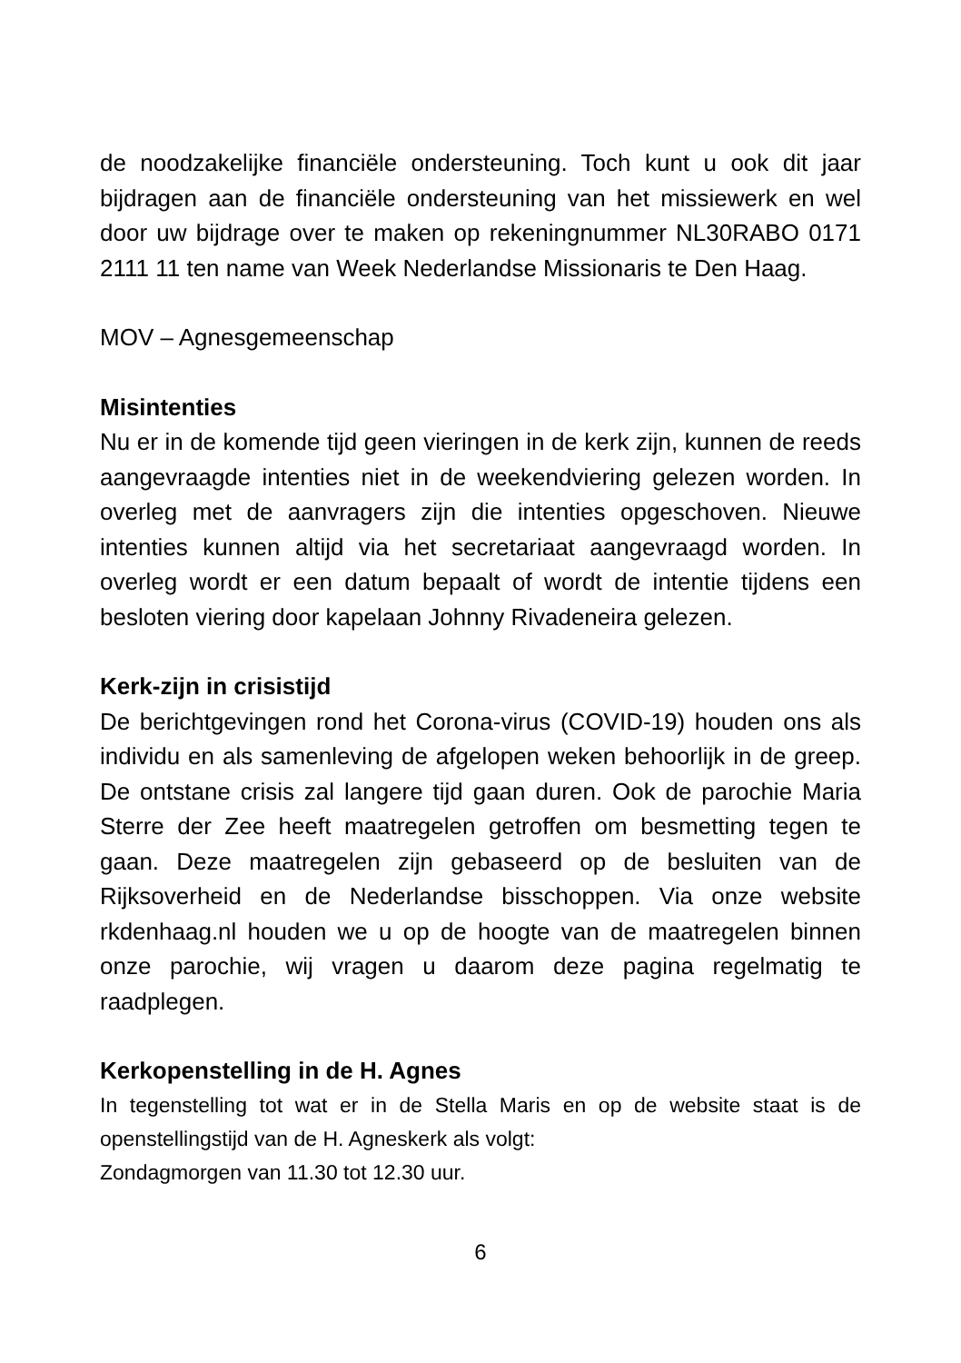de noodzakelijke financiële ondersteuning. Toch kunt u ook dit jaar bijdragen aan de financiële ondersteuning van het missiewerk en wel door uw bijdrage over te maken op rekeningnummer NL30RABO 0171 2111 11 ten name van Week Nederlandse Missionaris te Den Haag.
MOV – Agnesgemeenschap
Misintenties
Nu er in de komende tijd geen vieringen in de kerk zijn, kunnen de reeds aangevraagde intenties niet in de weekendviering gelezen worden. In overleg met de aanvragers zijn die intenties opgeschoven. Nieuwe intenties kunnen altijd via het secretariaat aangevraagd worden. In overleg wordt er een datum bepaalt of wordt de intentie tijdens een besloten viering door kapelaan Johnny Rivadeneira gelezen.
Kerk-zijn in crisistijd
De berichtgevingen rond het Corona-virus (COVID-19) houden ons als individu en als samenleving de afgelopen weken behoorlijk in de greep. De ontstane crisis zal langere tijd gaan duren. Ook de parochie Maria Sterre der Zee heeft maatregelen getroffen om besmetting tegen te gaan. Deze maatregelen zijn gebaseerd op de besluiten van de Rijksoverheid en de Nederlandse bisschoppen. Via onze website rkdenhaag.nl houden we u op de hoogte van de maatregelen binnen onze parochie, wij vragen u daarom deze pagina regelmatig te raadplegen.
Kerkopenstelling in de H. Agnes
In tegenstelling tot wat er in de Stella Maris en op de website staat is de openstellingstijd van de H. Agneskerk als volgt:
Zondagmorgen van 11.30 tot 12.30 uur.
6